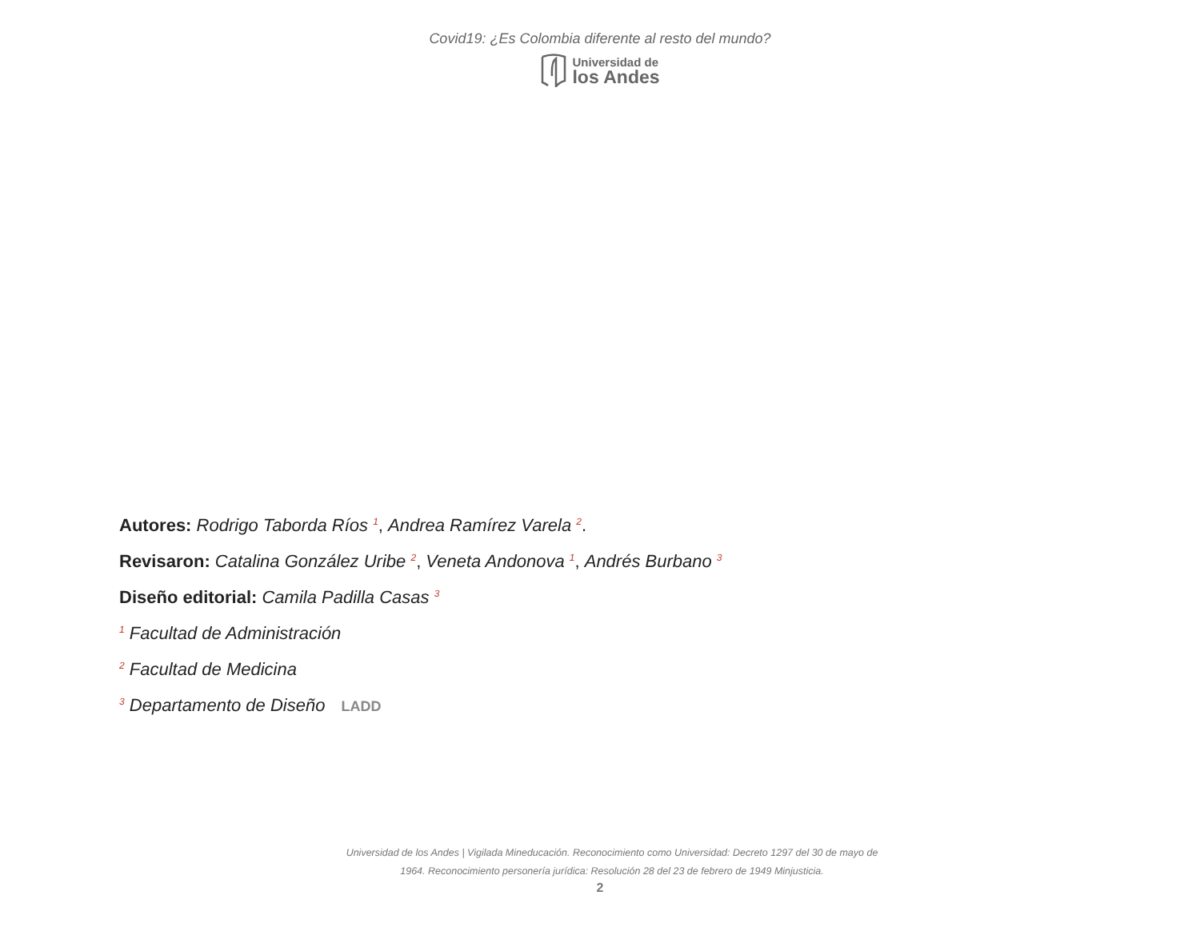Covid19: ¿Es Colombia diferente al resto del mundo?
Universidad de
los Andes
Autores: Rodrigo Taborda Ríos <sup>1</sup>, Andrea Ramírez Varela <sup>2</sup>.
Revisaron: Catalina González Uribe <sup>2</sup>, Veneta Andonova <sup>1</sup>, Andrés Burbano <sup>3</sup>
Diseño editorial: Camila Padilla Casas <sup>3</sup>
<sup>1</sup> Facultad de Administración
<sup>2</sup> Facultad de Medicina
<sup>3</sup> Departamento de Diseño LADD
Universidad de los Andes | Vigilada Mineducación. Reconocimiento como Universidad: Decreto 1297 del 30 de mayo de
1964. Reconocimiento personería jurídica: Resolución 28 del 23 de febrero de 1949 Minjusticia.
2